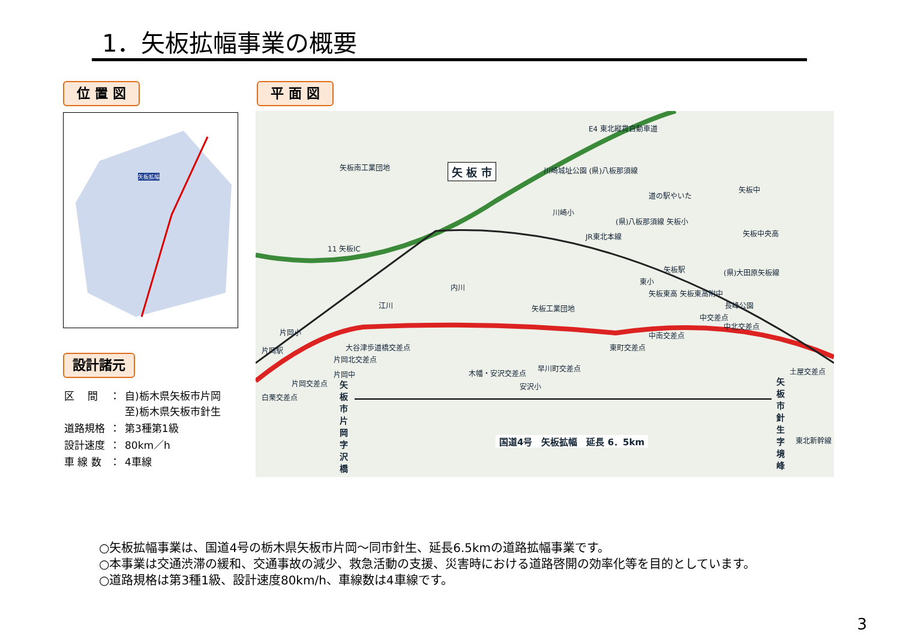1．矢板拡幅事業の概要
位 置 図 平 面 図
矢板拡幅
設計諸元
| 区 間 | ： | 自)栃木県矢板市片岡 至)栃木県矢板市針生 |
| 道路規格 | ： | 第3種第1級 |
| 設計速度 | ： | 80km／h |
| 車 線 数 | ： | 4車線 |
矢 板 市
矢板南工業団地
E4 東北縦貫自動車道
川崎城址公園 (県)八板那須線
道の駅やいた
矢板中
川崎小
(県)八板那須線 矢板小
矢板中央高 JR東北本線
11 矢板IC
矢板駅 (県)大田原矢板線
東小
矢板東高 矢板東高附中
矢板工業団地 長峰公園
内川
江川
中交差点
中北交差点
中南交差点 片岡小
片岡駅 大谷津歩道橋交差点
片岡北交差点
東町交差点
片岡中
片岡交差点
白栗交差点
木幡・安沢交差点
早川町交差点
安沢小
土屋交差点
矢板市片岡字沢橋 矢板市針生字境峰
国道4号　矢板拡幅　延長 6．5km 東北新幹線
○矢板拡幅事業は、国道4号の栃木県矢板市片岡～同市針生、延長6.5kmの道路拡幅事業です。
○本事業は交通渋滞の緩和、交通事故の減少、救急活動の支援、災害時における道路啓開の効率化等を目的としています。
○道路規格は第3種1級、設計速度80km/h、車線数は4車線です。
3